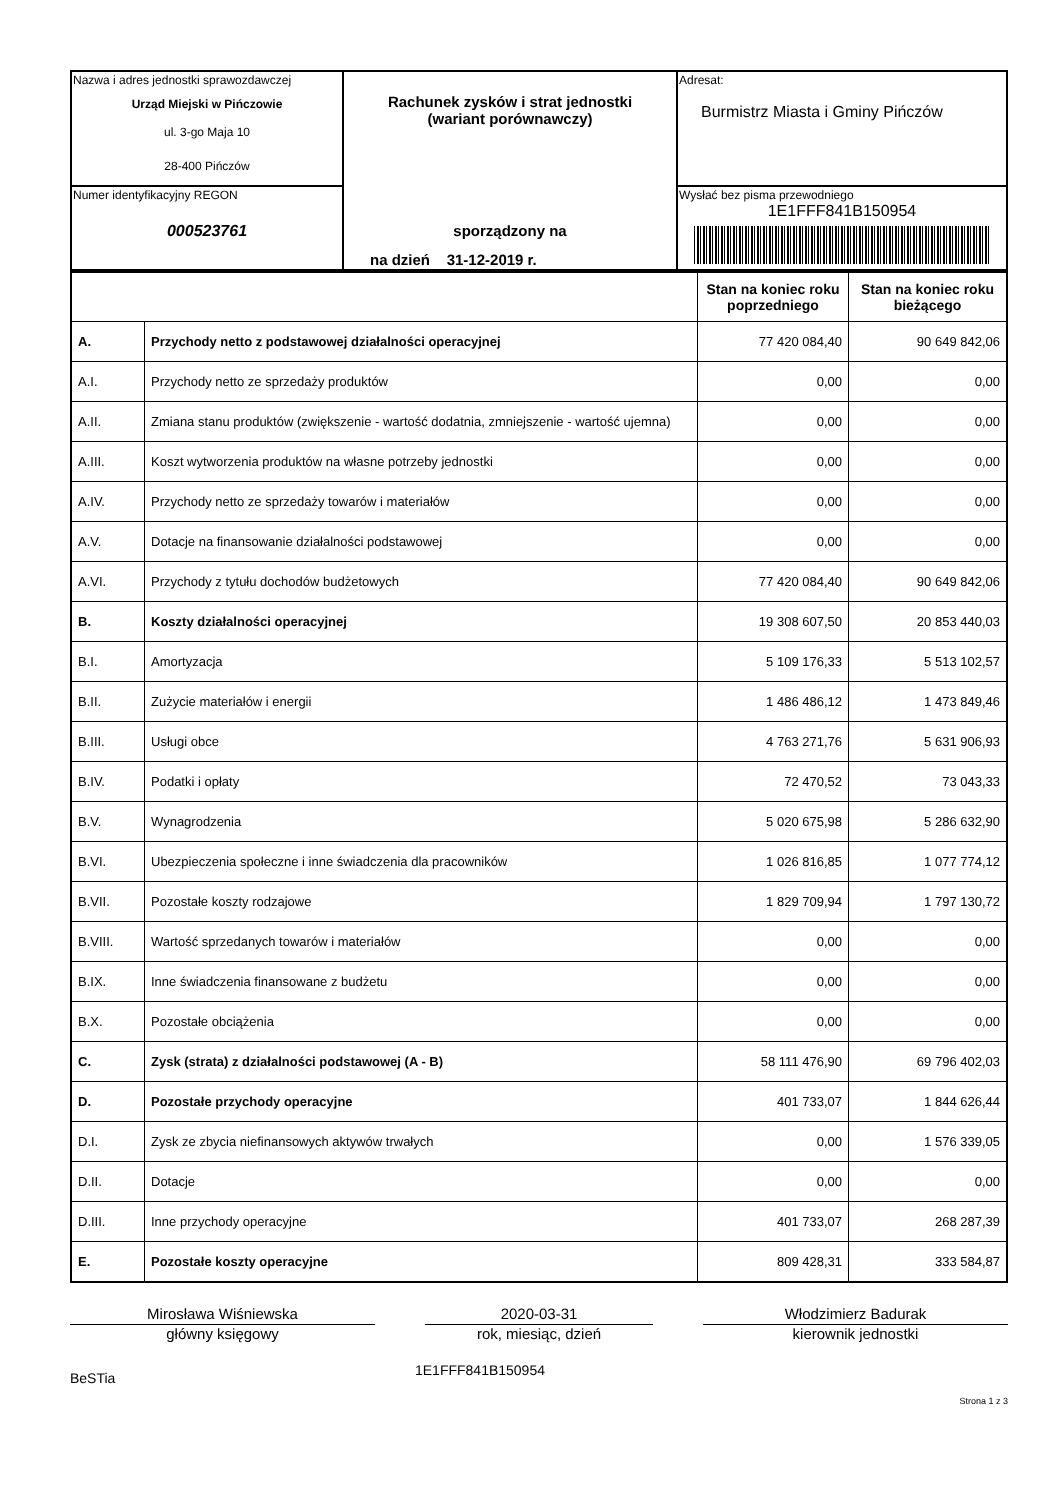| Nazwa i adres jednostki sprawozdawczej Urząd Miejski w Pińczowie ul. 3-go Maja 10 28-400 Pińczów | Rachunek zysków i strat jednostki (wariant porównawczy) sporządzony na na dzień 31-12-2019 r. | Adresat: Burmistrz Miasta i Gminy Pińczów |
| Numer identyfikacyjny REGON 000523761 | | Wysłać bez pisma przewodniego 1E1FFF841B150954 |
| | | Stan na koniec roku poprzedniego | Stan na koniec roku bieżącego |
| A. | Przychody netto z podstawowej działalności operacyjnej | 77 420 084,40 | 90 649 842,06 |
| A.I. | Przychody netto ze sprzedaży produktów | 0,00 | 0,00 |
| A.II. | Zmiana stanu produktów (zwiększenie - wartość dodatnia, zmniejszenie - wartość ujemna) | 0,00 | 0,00 |
| A.III. | Koszt wytworzenia produktów na własne potrzeby jednostki | 0,00 | 0,00 |
| A.IV. | Przychody netto ze sprzedaży towarów i materiałów | 0,00 | 0,00 |
| A.V. | Dotacje na finansowanie działalności podstawowej | 0,00 | 0,00 |
| A.VI. | Przychody z tytułu dochodów budżetowych | 77 420 084,40 | 90 649 842,06 |
| B. | Koszty działalności operacyjnej | 19 308 607,50 | 20 853 440,03 |
| B.I. | Amortyzacja | 5 109 176,33 | 5 513 102,57 |
| B.II. | Zużycie materiałów i energii | 1 486 486,12 | 1 473 849,46 |
| B.III. | Usługi obce | 4 763 271,76 | 5 631 906,93 |
| B.IV. | Podatki i opłaty | 72 470,52 | 73 043,33 |
| B.V. | Wynagrodzenia | 5 020 675,98 | 5 286 632,90 |
| B.VI. | Ubezpieczenia społeczne i inne świadczenia dla pracowników | 1 026 816,85 | 1 077 774,12 |
| B.VII. | Pozostałe koszty rodzajowe | 1 829 709,94 | 1 797 130,72 |
| B.VIII. | Wartość sprzedanych towarów i materiałów | 0,00 | 0,00 |
| B.IX. | Inne świadczenia finansowane z budżetu | 0,00 | 0,00 |
| B.X. | Pozostałe obciążenia | 0,00 | 0,00 |
| C. | Zysk (strata) z działalności podstawowej (A - B) | 58 111 476,90 | 69 796 402,03 |
| D. | Pozostałe przychody operacyjne | 401 733,07 | 1 844 626,44 |
| D.I. | Zysk ze zbycia niefinansowych aktywów trwałych | 0,00 | 1 576 339,05 |
| D.II. | Dotacje | 0,00 | 0,00 |
| D.III. | Inne przychody operacyjne | 401 733,07 | 268 287,39 |
| E. | Pozostałe koszty operacyjne | 809 428,31 | 333 584,87 |
Mirosława Wiśniewska
główny księgowy
2020-03-31
rok, miesiąc, dzień
Włodzimierz Badurak
kierownik jednostki
BeSTia
1E1FFF841B150954
Strona 1 z 3